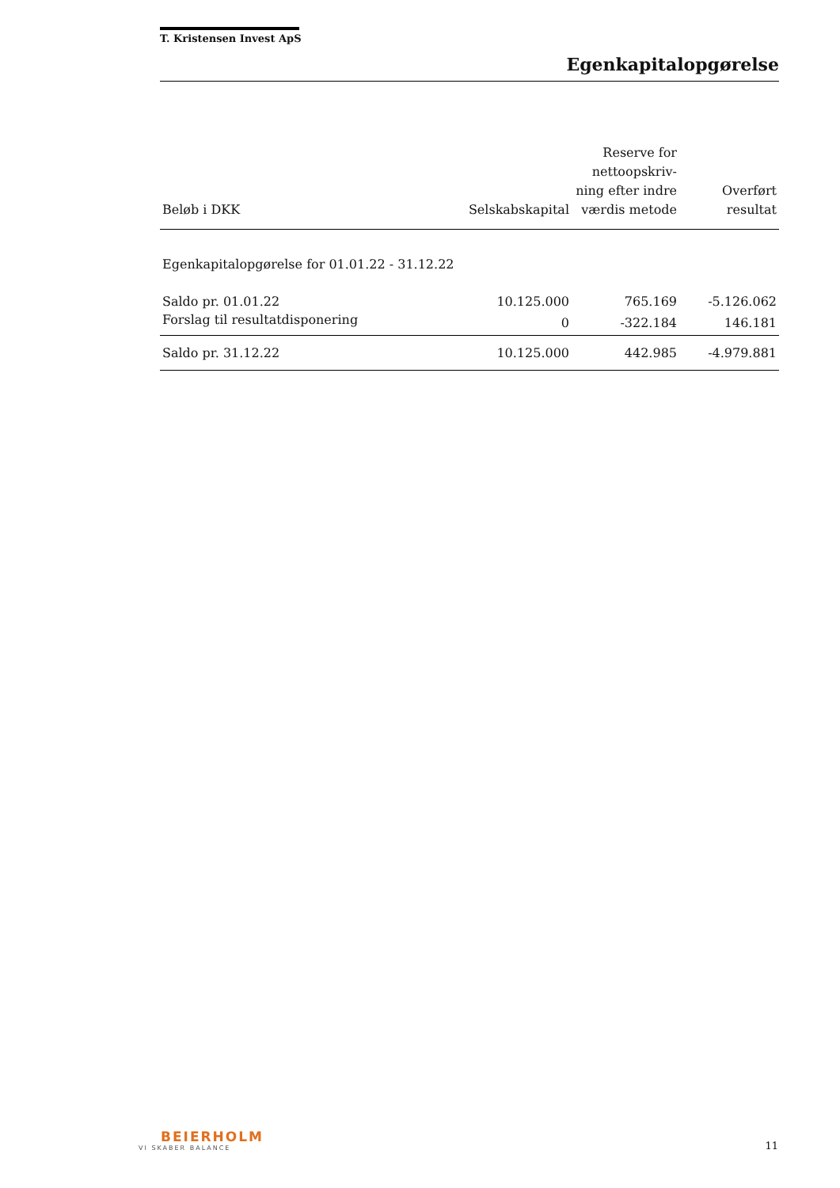T. Kristensen Invest ApS
Egenkapitalopgørelse
| Beløb i DKK | Selskabskapital | Reserve for nettoopskriv-ning efter indre værdis metode | Overført resultat |
| --- | --- | --- | --- |
| Egenkapitalopgørelse for 01.01.22 - 31.12.22 | | | |
| Saldo pr. 01.01.22 | 10.125.000 | 765.169 | -5.126.062 |
| Forslag til resultatdisponering | 0 | -322.184 | 146.181 |
| Saldo pr. 31.12.22 | 10.125.000 | 442.985 | -4.979.881 |
BEIERHOLM
VI SKABER BALANCE
11